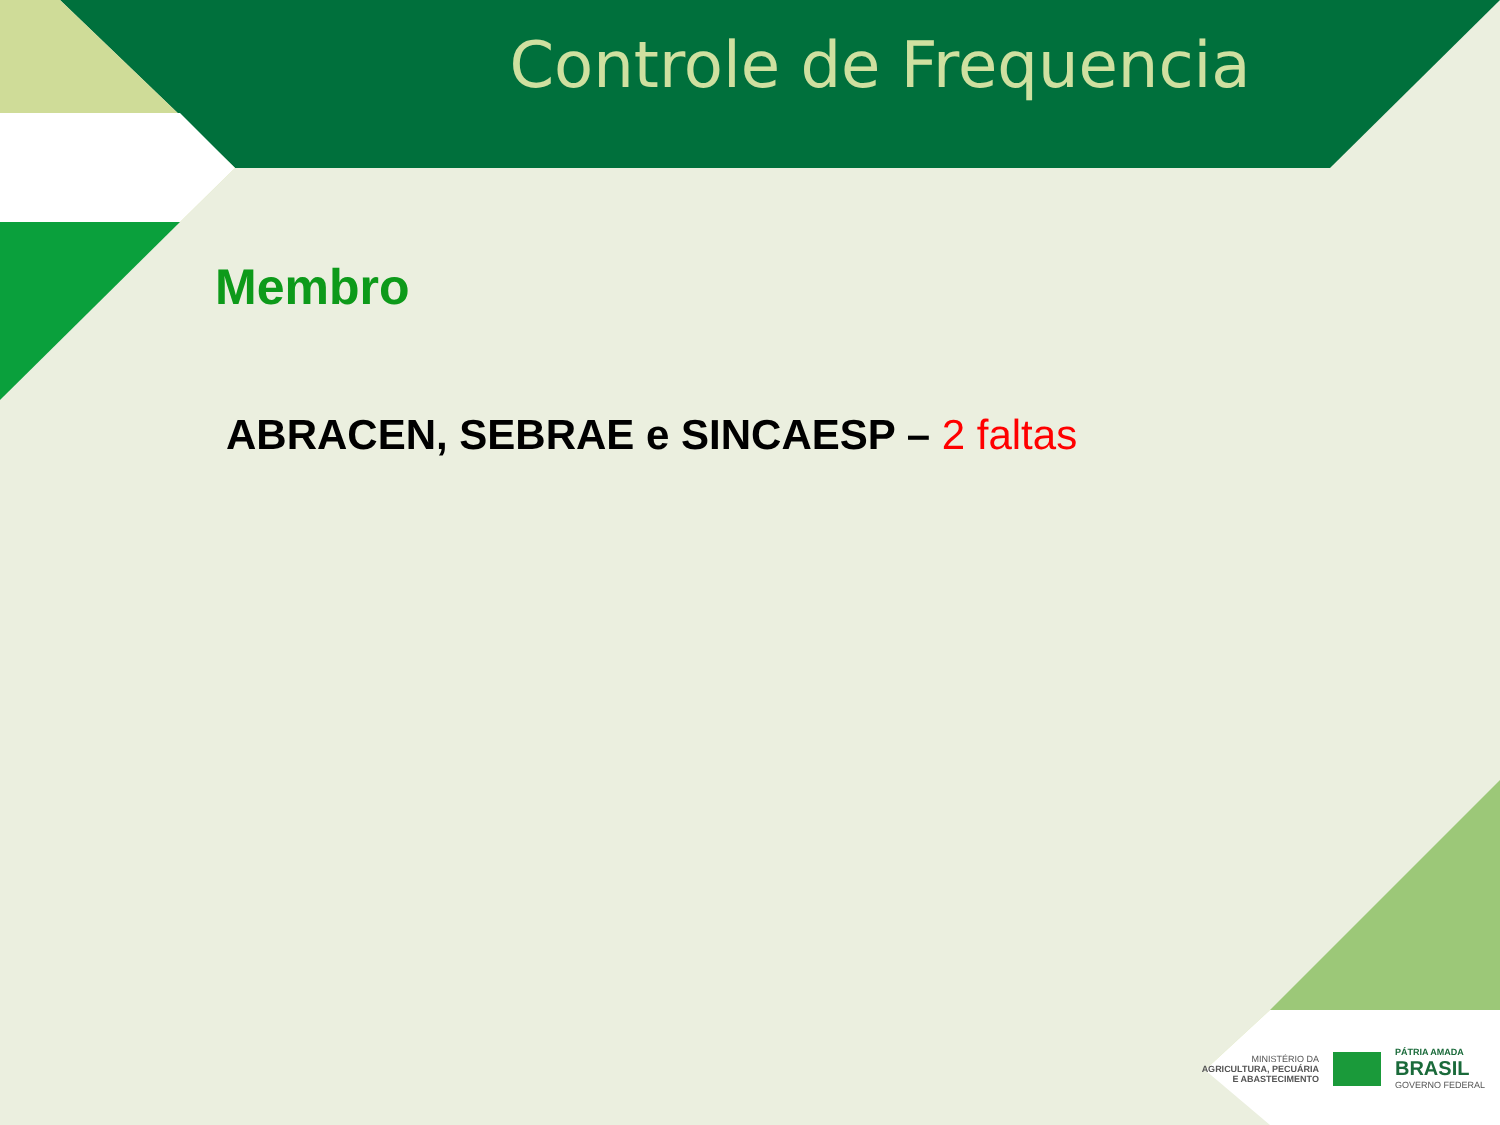Controle de Frequencia
Membro
ABRACEN, SEBRAE e SINCAESP – 2 faltas
MINISTÉRIO DA
AGRICULTURA, PECUÁRIA
E ABASTECIMENTO
PÁTRIA AMADA
BRASIL
GOVERNO FEDERAL